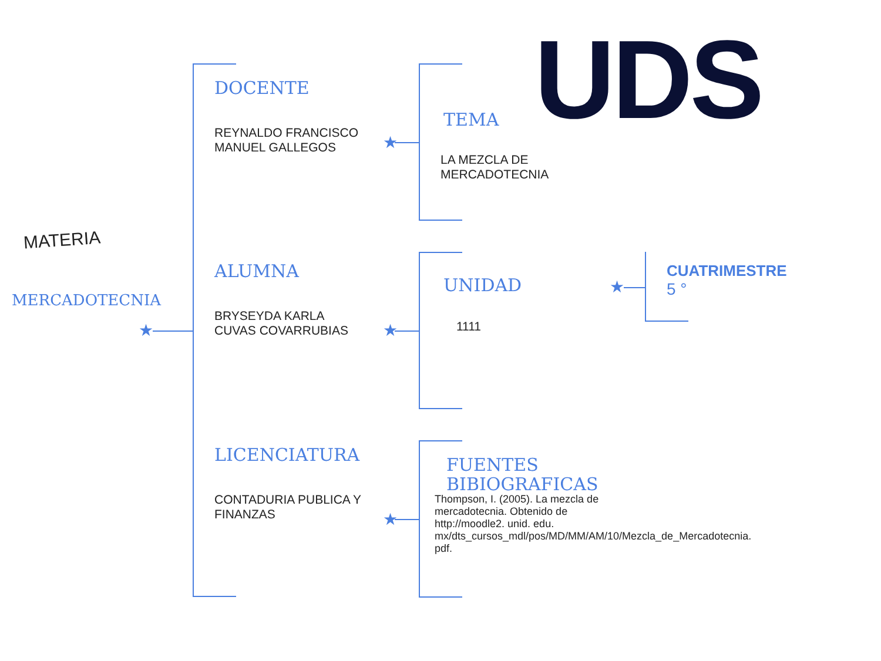★
★
★
★
★
UDS
MATERIA
MERCADOTECNIA
DOCENTE
REYNALDO FRANCISCO
MANUEL GALLEGOS
ALUMNA
BRYSEYDA KARLA
CUVAS COVARRUBIAS
LICENCIATURA
CONTADURIA PUBLICA Y
FINANZAS
TEMA
LA MEZCLA DE
MERCADOTECNIA
UNIDAD
1111
FUENTES
BIBIOGRAFICAS
Thompson, I. (2005). La mezcla de mercadotecnia. Obtenido de http://moodle2. unid. edu. mx/dts_cursos_mdl/pos/MD/MM/AM/10/Mezcla_de_Mercadotecnia. pdf.
CUATRIMESTRE
5 °